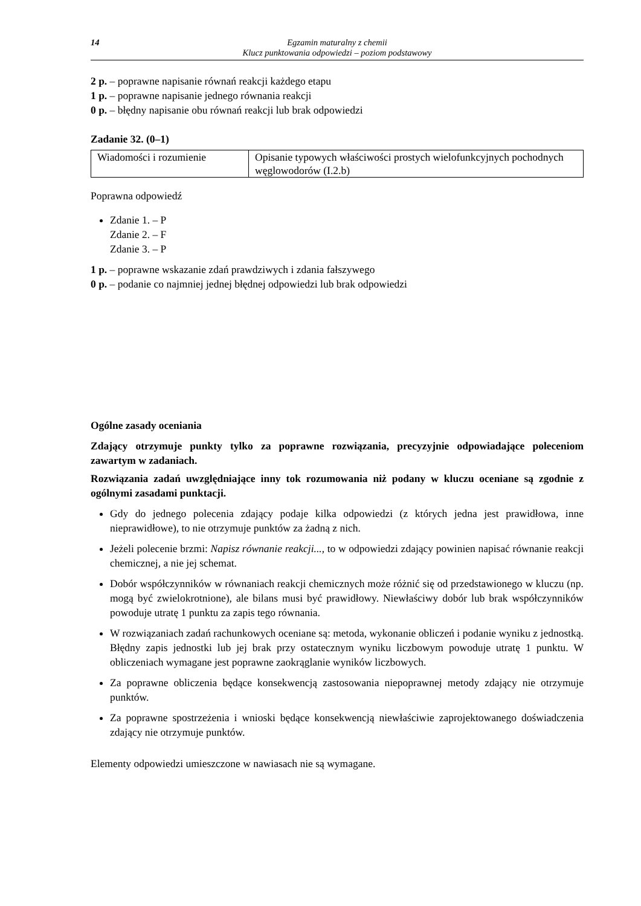14 Egzamin maturalny z chemii
Klucz punktowania odpowiedzi – poziom podstawowy
2 p. – poprawne napisanie równań reakcji każdego etapu
1 p. – poprawne napisanie jednego równania reakcji
0 p. – błędny napisanie obu równań reakcji lub brak odpowiedzi
Zadanie 32. (0–1)
| Wiadomości i rozumienie | Opisanie typowych właściwości prostych wielofunkcyjnych pochodnych węglowodorów (I.2.b) |
Poprawna odpowiedź
Zdanie 1. – P
Zdanie 2. – F
Zdanie 3. – P
1 p. – poprawne wskazanie zdań prawdziwych i zdania fałszywego
0 p. – podanie co najmniej jednej błędnej odpowiedzi lub brak odpowiedzi
Ogólne zasady oceniania
Zdający otrzymuje punkty tylko za poprawne rozwiązania, precyzyjnie odpowiadające poleceniom zawartym w zadaniach.
Rozwiązania zadań uwzględniające inny tok rozumowania niż podany w kluczu oceniane są zgodnie z ogólnymi zasadami punktacji.
Gdy do jednego polecenia zdający podaje kilka odpowiedzi (z których jedna jest prawidłowa, inne nieprawidłowe), to nie otrzymuje punktów za żadną z nich.
Jeżeli polecenie brzmi: Napisz równanie reakcji..., to w odpowiedzi zdający powinien napisać równanie reakcji chemicznej, a nie jej schemat.
Dobór współczynników w równaniach reakcji chemicznych może różnić się od przedstawionego w kluczu (np. mogą być zwielokrotnione), ale bilans musi być prawidłowy. Niewłaściwy dobór lub brak współczynników powoduje utratę 1 punktu za zapis tego równania.
W rozwiązaniach zadań rachunkowych oceniane są: metoda, wykonanie obliczeń i podanie wyniku z jednostką. Błędny zapis jednostki lub jej brak przy ostatecznym wyniku liczbowym powoduje utratę 1 punktu. W obliczeniach wymagane jest poprawne zaokrąglanie wyników liczbowych.
Za poprawne obliczenia będące konsekwencją zastosowania niepoprawnej metody zdający nie otrzymuje punktów.
Za poprawne spostrzeżenia i wnioski będące konsekwencją niewłaściwie zaprojektowanego doświadczenia zdający nie otrzymuje punktów.
Elementy odpowiedzi umieszczone w nawiasach nie są wymagane.